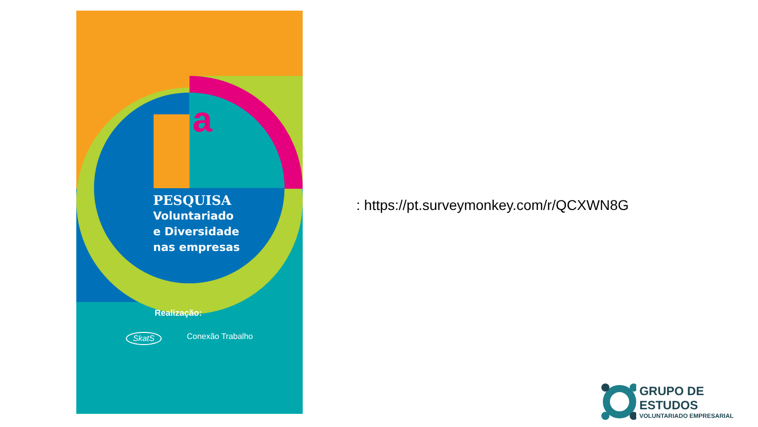a
PESQUISA
Voluntariado
e Diversidade
nas empresas
Realização:
SkatS Conexão Trabalho
: https://pt.surveymonkey.com/r/QCXWN8G
GRUPO DE ESTUDOS
VOLUNTARIADO EMPRESARIAL